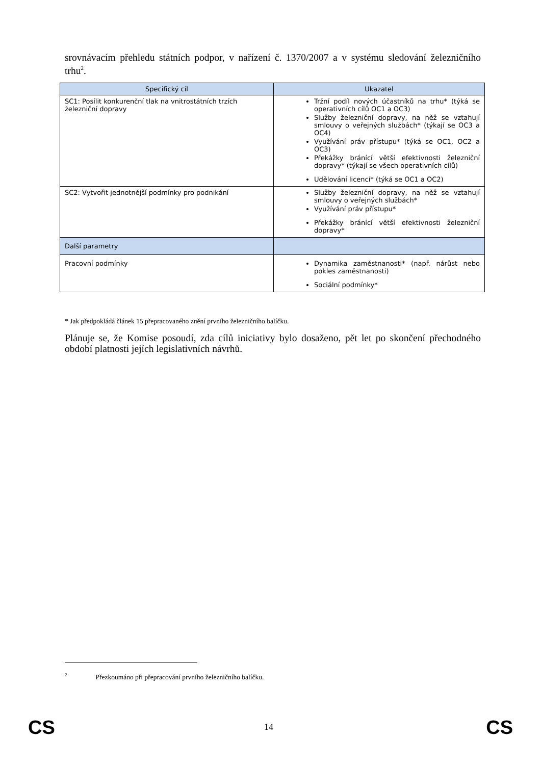srovnávacím přehledu státních podpor, v nařízení č. 1370/2007 a v systému sledování železničního trhu<sup>2</sup>.
| Specifický cíl | Ukazatel |
| --- | --- |
| SC1: Posílit konkurenční tlak na vnitrostátních trzích železniční dopravy | Tržní podíl nových účastníků na trhu* (týká se operativních cílů OC1 a OC3) Služby železniční dopravy, na něž se vztahují smlouvy o veřejných službách* (týkají se OC3 a OC4) Využívání práv přístupu* (týká se OC1, OC2 a OC3) Překážky bránící větší efektivnosti železniční dopravy* (týkají se všech operativních cílů) Udělování licencí* (týká se OC1 a OC2) |
| SC2: Vytvořit jednotnější podmínky pro podnikání | Služby železniční dopravy, na něž se vztahují smlouvy o veřejných službách* Využívání práv přístupu* Překážky bránící větší efektivnosti železniční dopravy* |
| Další parametry | |
| Pracovní podmínky | Dynamika zaměstnanosti* (např. nárůst nebo pokles zaměstnanosti) Sociální podmínky* |
* Jak předpokládá článek 15 přepracovaného znění prvního železničního balíčku.
Plánuje se, že Komise posoudí, zda cílů iniciativy bylo dosaženo, pět let po skončení přechodného období platnosti jejích legislativních návrhů.
<sup>2</sup> Přezkoumáno při přepracování prvního železničního balíčku.
CS 14 CS